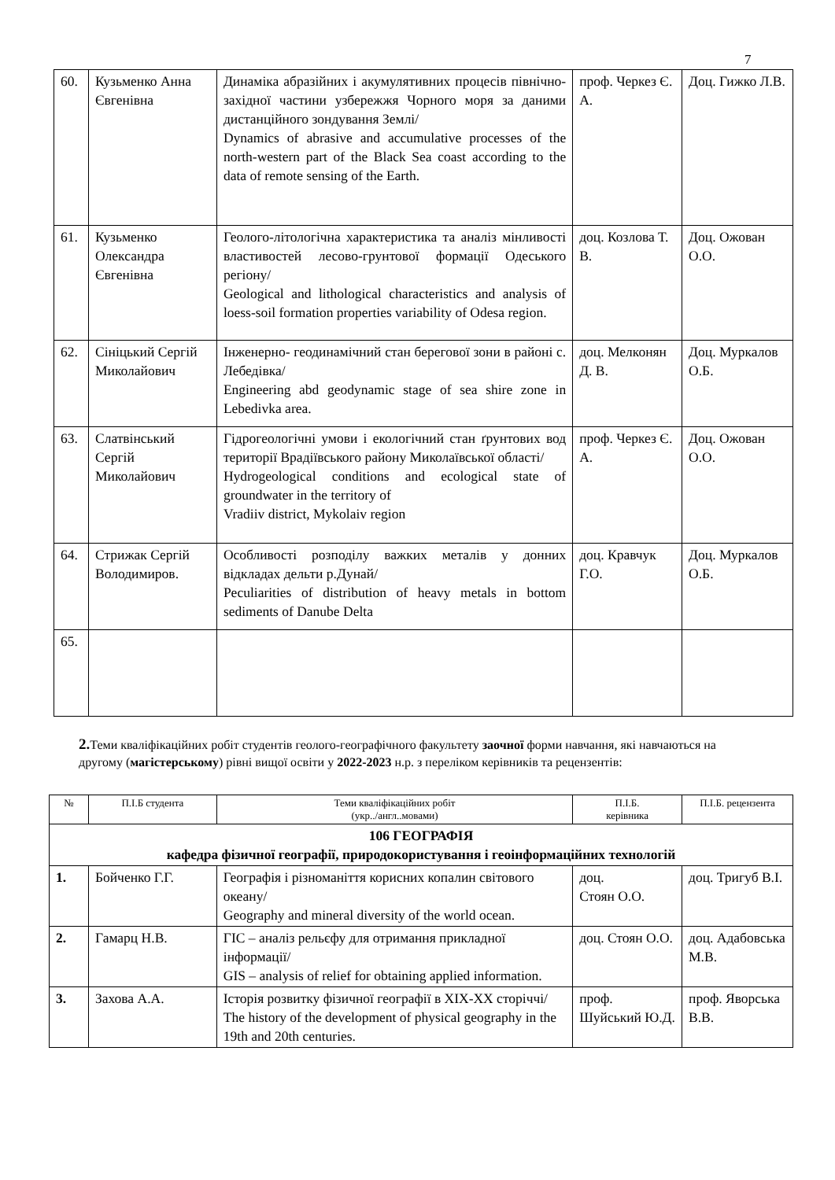7
| 60. | Кузьменко Анна Євгенівна | Динаміка абразійних і акумулятивних процесів північно-західної частини узбережжя Чорного моря за даними дистанційного зондування Землі/ Dynamics of abrasive and accumulative processes of the north-western part of the Black Sea coast according to the data of remote sensing of the Earth. | проф. Черкез Є. А. | Доц. Гижко Л.В. |
| 61. | Кузьменко Олександра Євгенівна | Геолого-літологічна характеристика та аналіз мінливості властивостей лесово-грунтової формації Одеського регіону/ Geological and lithological characteristics and analysis of loess-soil formation properties variability of Odesa region. | доц. Козлова Т. В. | Доц. Ожован О.О. |
| 62. | Сініцький Сергій Миколайович | Інженерно- геодинамічний стан берегової зони в районі с. Лебедівка/ Engineering abd geodynamic stage of sea shire zone in Lebedivka area. | доц. Мелконян Д. В. | Доц. Муркалов О.Б. |
| 63. | Слатвінський Сергій Миколайович | Гідрогеологічні умови і екологічний стан ґрунтових вод території Врадіївського району Миколаївської області/ Hydrogeological conditions and ecological state of groundwater in the territory of Vradiiv district, Mykolaiv region | проф. Черкез Є. А. | Доц. Ожован О.О. |
| 64. | Стрижак Сергій Володимиров. | Особливості розподілу важких металів у донних відкладах дельти р.Дунай/ Peculiarities of distribution of heavy metals in bottom sediments of Danube Delta | доц. Кравчук Г.О. | Доц. Муркалов О.Б. |
| 65. | | | | |
2. Теми кваліфікаційних робіт студентів геолого-географічного факультету заочної форми навчання, які навчаються на другому (магістерському) рівні вищої освіти у 2022-2023 н.р. з переліком керівників та рецензентів:
| № | П.І.Б студента | Теми кваліфікаційних робіт (укр../англ..мовами) | П.І.Б. керівника | П.І.Б. рецензента |
| --- | --- | --- | --- | --- |
| 106 ГЕОГРАФІЯ кафедра фізичної географії, природокористування і геоінформаційних технологій | | | | |
| 1. | Бойченко Г.Г. | Географія і різноманіття корисних копалин світового океану/ Geography and mineral diversity of the world ocean. | доц. Стоян О.О. | доц. Тригуб В.І. |
| 2. | Гамарц Н.В. | ГІС – аналіз рельєфу для отримання прикладної інформації/ GIS – analysis of relief for obtaining applied information. | доц. Стоян О.О. | доц. Адабовська М.В. |
| 3. | Захова А.А. | Історія розвитку фізичної географії в XIX-XX сторіччі/ The history of the development of physical geography in the 19th and 20th centuries. | проф. Шуйський Ю.Д. | проф. Яворська В.В. |